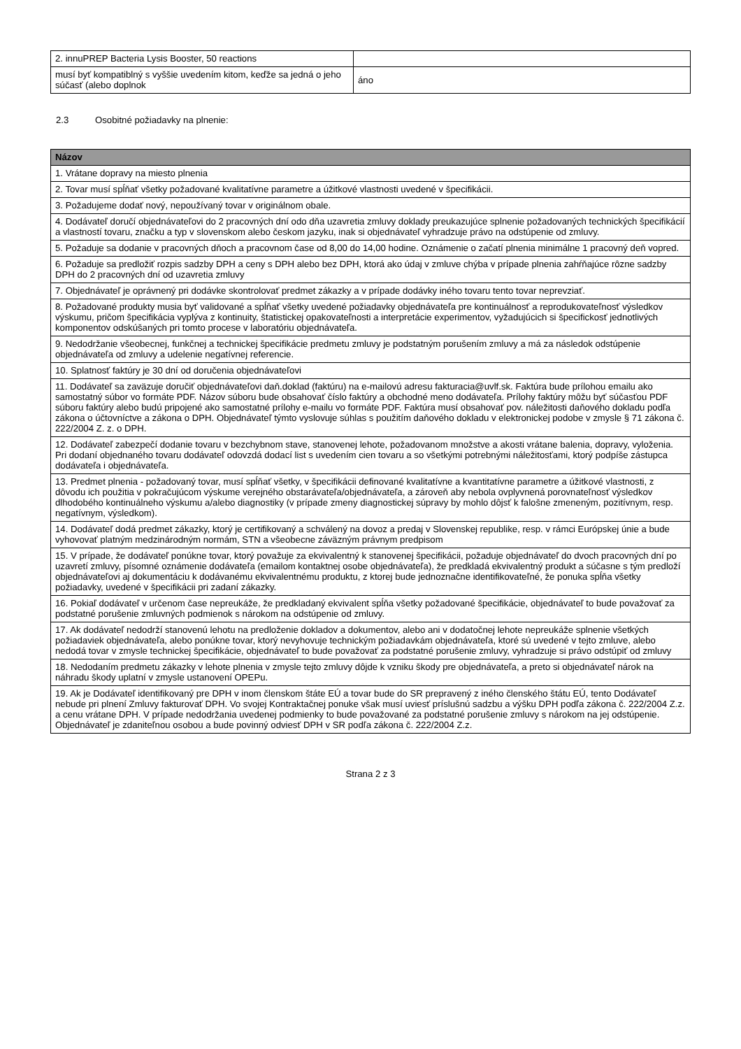| 2. innuPREP Bacteria Lysis Booster, 50 reactions | |
| musí byť kompatiblný s vyššie uvedením kitom, keďže sa jedná o jeho súčasť (alebo doplnok | áno |
2.3 Osobitné požiadavky na plnenie:
| Názov |
| --- |
| 1. Vrátane dopravy na miesto plnenia |
| 2. Tovar musí spĺňať všetky požadované kvalitatívne parametre a úžitkové vlastnosti uvedené v špecifikácii. |
| 3. Požadujeme dodať nový, nepoužívaný tovar v originálnom obale. |
| 4. Dodávateľ doručí objednávateľovi do 2 pracovných dní odo dňa uzavretia zmluvy doklady preukazujúce splnenie požadovaných technických špecifikácií a vlastností tovaru, značku a typ v slovenskom alebo českom jazyku, inak si objednávateľ vyhradzuje právo na odstúpenie od zmluvy. |
| 5. Požaduje sa dodanie v pracovných dňoch a pracovnom čase od 8,00 do 14,00 hodine. Oznámenie o začatí plnenia minimálne 1 pracovný deň vopred. |
| 6. Požaduje sa predložiť rozpis sadzby DPH a ceny s DPH alebo bez DPH, ktorá ako údaj v zmluve chýba v prípade plnenia zahŕňajúce rôzne sadzby DPH do 2 pracovných dní od uzavretia zmluvy |
| 7. Objednávateľ je oprávnený pri dodávke skontrolovať predmet zákazky a v prípade dodávky iného tovaru tento tovar neprevziať. |
| 8. Požadované produkty musia byť validované a spĺňať všetky uvedené požiadavky objednávateľa pre kontinuálnosť a reprodukovateľnosť výsledkov výskumu, pričom špecifikácia vyplýva z kontinuity, štatistickej opakovateľnosti a interpretácie experimentov, vyžadujúcich si špecifickosť jednotlivých komponentov odskúšaných pri tomto procese v laboratóriu objednávateľa. |
| 9. Nedodržanie všeobecnej, funkčnej a technickej špecifikácie predmetu zmluvy je podstatným porušením zmluvy a má za následok odstúpenie objednávateľa od zmluvy a udelenie negatívnej referencie. |
| 10. Splatnosť faktúry je 30 dní od doručenia objednávateľovi |
| 11. Dodávateľ sa zaväzuje doručiť objednávateľovi daň.doklad (faktúru) na e-mailovú adresu fakturacia@uvlf.sk. Faktúra bude prílohou emailu ako samostatný súbor vo formáte PDF. Názov súboru bude obsahovať číslo faktúry a obchodné meno dodávateľa. Prílohy faktúry môžu byť súčasťou PDF súboru faktúry alebo budú pripojené ako samostatné prílohy e-mailu vo formáte PDF. Faktúra musí obsahovať pov. náležitosti daňového dokladu podľa zákona o účtovníctve a zákona o DPH. Objednávateľ týmto vyslovuje súhlas s použitím daňového dokladu v elektronickej podobe v zmysle § 71 zákona č. 222/2004 Z. z. o DPH. |
| 12. Dodávateľ zabezpečí dodanie tovaru v bezchybnom stave, stanovenej lehote, požadovanom množstve a akosti vrátane balenia, dopravy, vyloženia. Pri dodaní objednaného tovaru dodávateľ odovzdá dodací list s uvedením cien tovaru a so všetkými potrebnými náležitosťami, ktorý podpíše zástupca dodávateľa i objednávateľa. |
| 13. Predmet plnenia - požadovaný tovar, musí spĺňať všetky, v špecifikácii definované kvalitatívne a kvantitatívne parametre a úžitkové vlastnosti, z dôvodu ich použitia v pokračujúcom výskume verejného obstarávateľa/objednávateľa, a zároveň aby nebola ovplyvnená porovnateľnosť výsledkov dlhodobého kontinuálneho výskumu a/alebo diagnostiky (v prípade zmeny diagnostickej súpravy by mohlo dôjsť k falošne zmeneným, pozitívnym, resp. negatívnym, výsledkom). |
| 14. Dodávateľ dodá predmet zákazky, ktorý je certifikovaný a schválený na dovoz a predaj v Slovenskej republike, resp. v rámci Európskej únie a bude vyhovovať platným medzinárodným normám, STN a všeobecne záväzným právnym predpisom |
| 15. V prípade, že dodávateľ ponúkne tovar, ktorý považuje za ekvivalentný k stanovenej špecifikácii, požaduje objednávateľ do dvoch pracovných dní po uzavretí zmluvy, písomné oznámenie dodávateľa (emailom kontaktnej osobe objednávateľa), že predkladá ekvivalentný produkt a súčasne s tým predloží objednávateľovi aj dokumentáciu k dodávanému ekvivalentnému produktu, z ktorej bude jednoznačne identifikovateľné, že ponuka spĺňa všetky požiadavky, uvedené v špecifikácii pri zadaní zákazky. |
| 16. Pokiaľ dodávateľ v určenom čase nepreukáže, že predkladaný ekvivalent spĺňa všetky požadované špecifikácie, objednávateľ to bude považovať za podstatné porušenie zmluvných podmienok s nárokom na odstúpenie od zmluvy. |
| 17. Ak dodávateľ nedodrží stanovenú lehotu na predloženie dokladov a dokumentov, alebo ani v dodatočnej lehote nepreukáže splnenie všetkých požiadaviek objednávateľa, alebo ponúkne tovar, ktorý nevyhovuje technickým požiadavkám objednávateľa, ktoré sú uvedené v tejto zmluve, alebo nedodá tovar v zmysle technickej špecifikácie, objednávateľ to bude považovať za podstatné porušenie zmluvy, vyhradzuje si právo odstúpiť od zmluvy |
| 18. Nedodaním predmetu zákazky v lehote plnenia v zmysle tejto zmluvy dôjde k vzniku škody pre objednávateľa, a preto si objednávateľ nárok na náhradu škody uplatní v zmysle ustanovení OPEPu. |
| 19. Ak je Dodávateľ identifikovaný pre DPH v inom členskom štáte EÚ a tovar bude do SR prepravený z iného členského štátu EÚ, tento Dodávateľ nebude pri plnení Zmluvy fakturovať DPH. Vo svojej Kontraktačnej ponuke však musí uviesť príslušnú sadzbu a výšku DPH podľa zákona č. 222/2004 Z.z. a cenu vrátane DPH. V prípade nedodržania uvedenej podmienky to bude považované za podstatné porušenie zmluvy s nárokom na jej odstúpenie. Objednávateľ je zdaniteľnou osobou a bude povinný odviesť DPH v SR podľa zákona č. 222/2004 Z.z. |
Strana 2 z 3